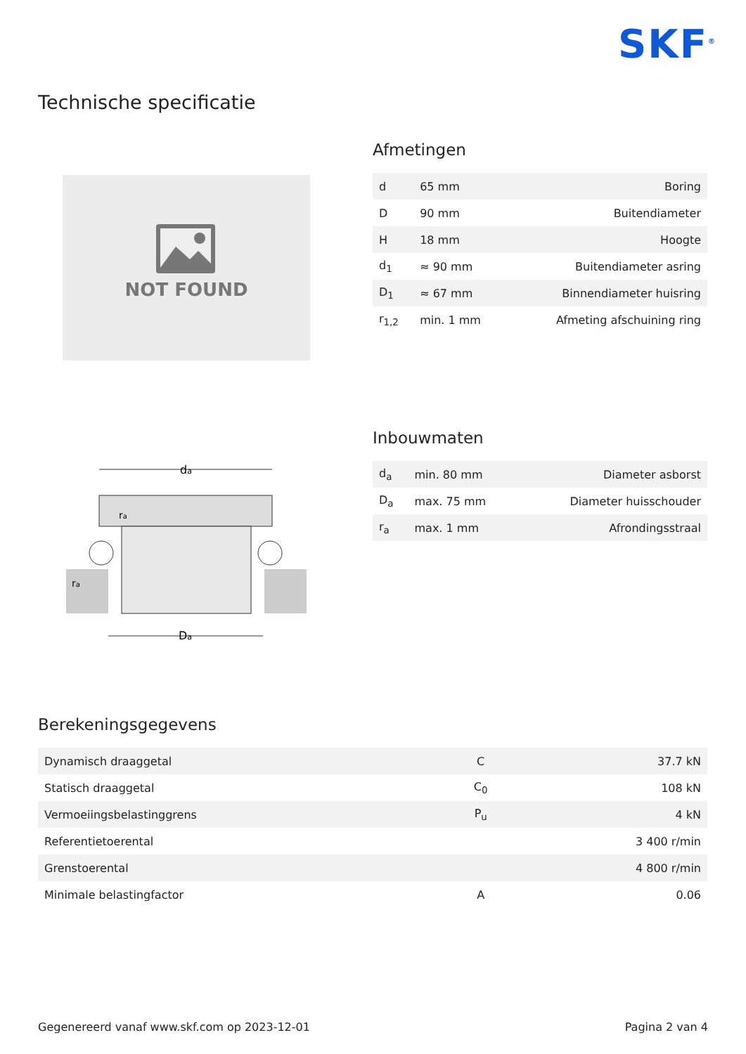SKF<sup>®</sup>
Technische specificatie
NOT FOUND
Afmetingen
| d | 65 mm | Boring |
| D | 90 mm | Buitendiameter |
| H | 18 mm | Hoogte |
| d<sub>1</sub> | ≈ 90 mm | Buitendiameter asring |
| D<sub>1</sub> | ≈ 67 mm | Binnendiameter huisring |
| r<sub>1,2</sub> | min. 1 mm | Afmeting afschuining ring |
da
ra
ra
Da
Inbouwmaten
| d<sub>a</sub> | min. 80 mm | Diameter asborst |
| D<sub>a</sub> | max. 75 mm | Diameter huisschouder |
| r<sub>a</sub> | max. 1 mm | Afrondingsstraal |
Berekeningsgegevens
| Dynamisch draaggetal | C | 37.7 kN |
| Statisch draaggetal | C<sub>0</sub> | 108 kN |
| Vermoeiingsbelastinggrens | P<sub>u</sub> | 4 kN |
| Referentietoerental | | 3 400 r/min |
| Grenstoerental | | 4 800 r/min |
| Minimale belastingfactor | A | 0.06 |
Gegenereerd vanaf www.skf.com op 2023-12-01 Pagina 2 van 4